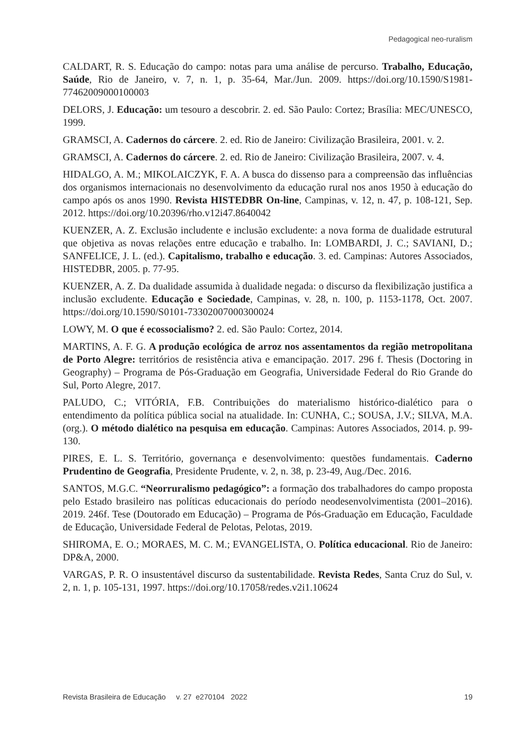Pedagogical neo-ruralism
CALDART, R. S. Educação do campo: notas para uma análise de percurso. Trabalho, Educação, Saúde, Rio de Janeiro, v. 7, n. 1, p. 35-64, Mar./Jun. 2009. https://doi.org/10.1590/S1981-77462009000100003
DELORS, J. Educação: um tesouro a descobrir. 2. ed. São Paulo: Cortez; Brasília: MEC/UNESCO, 1999.
GRAMSCI, A. Cadernos do cárcere. 2. ed. Rio de Janeiro: Civilização Brasileira, 2001. v. 2.
GRAMSCI, A. Cadernos do cárcere. 2. ed. Rio de Janeiro: Civilização Brasileira, 2007. v. 4.
HIDALGO, A. M.; MIKOLAICZYK, F. A. A busca do dissenso para a compreensão das influências dos organismos internacionais no desenvolvimento da educação rural nos anos 1950 à educação do campo após os anos 1990. Revista HISTEDBR On-line, Campinas, v. 12, n. 47, p. 108-121, Sep. 2012. https://doi.org/10.20396/rho.v12i47.8640042
KUENZER, A. Z. Exclusão includente e inclusão excludente: a nova forma de dualidade estrutural que objetiva as novas relações entre educação e trabalho. In: LOMBARDI, J. C.; SAVIANI, D.; SANFELICE, J. L. (ed.). Capitalismo, trabalho e educação. 3. ed. Campinas: Autores Associados, HISTEDBR, 2005. p. 77-95.
KUENZER, A. Z. Da dualidade assumida à dualidade negada: o discurso da flexibilização justifica a inclusão excludente. Educação e Sociedade, Campinas, v. 28, n. 100, p. 1153-1178, Oct. 2007. https://doi.org/10.1590/S0101-73302007000300024
LOWY, M. O que é ecossocialismo? 2. ed. São Paulo: Cortez, 2014.
MARTINS, A. F. G. A produção ecológica de arroz nos assentamentos da região metropolitana de Porto Alegre: territórios de resistência ativa e emancipação. 2017. 296 f. Thesis (Doctoring in Geography) – Programa de Pós-Graduação em Geografia, Universidade Federal do Rio Grande do Sul, Porto Alegre, 2017.
PALUDO, C.; VITÓRIA, F.B. Contribuições do materialismo histórico-dialético para o entendimento da política pública social na atualidade. In: CUNHA, C.; SOUSA, J.V.; SILVA, M.A. (org.). O método dialético na pesquisa em educação. Campinas: Autores Associados, 2014. p. 99-130.
PIRES, E. L. S. Território, governança e desenvolvimento: questões fundamentais. Caderno Prudentino de Geografia, Presidente Prudente, v. 2, n. 38, p. 23-49, Aug./Dec. 2016.
SANTOS, M.G.C. “Neorruralismo pedagógico”: a formação dos trabalhadores do campo proposta pelo Estado brasileiro nas políticas educacionais do período neodesenvolvimentista (2001–2016). 2019. 246f. Tese (Doutorado em Educação) – Programa de Pós-Graduação em Educação, Faculdade de Educação, Universidade Federal de Pelotas, Pelotas, 2019.
SHIROMA, E. O.; MORAES, M. C. M.; EVANGELISTA, O. Política educacional. Rio de Janeiro: DP&A, 2000.
VARGAS, P. R. O insustentável discurso da sustentabilidade. Revista Redes, Santa Cruz do Sul, v. 2, n. 1, p. 105-131, 1997. https://doi.org/10.17058/redes.v2i1.10624
Revista Brasileira de Educação v. 27 e270104 2022 19